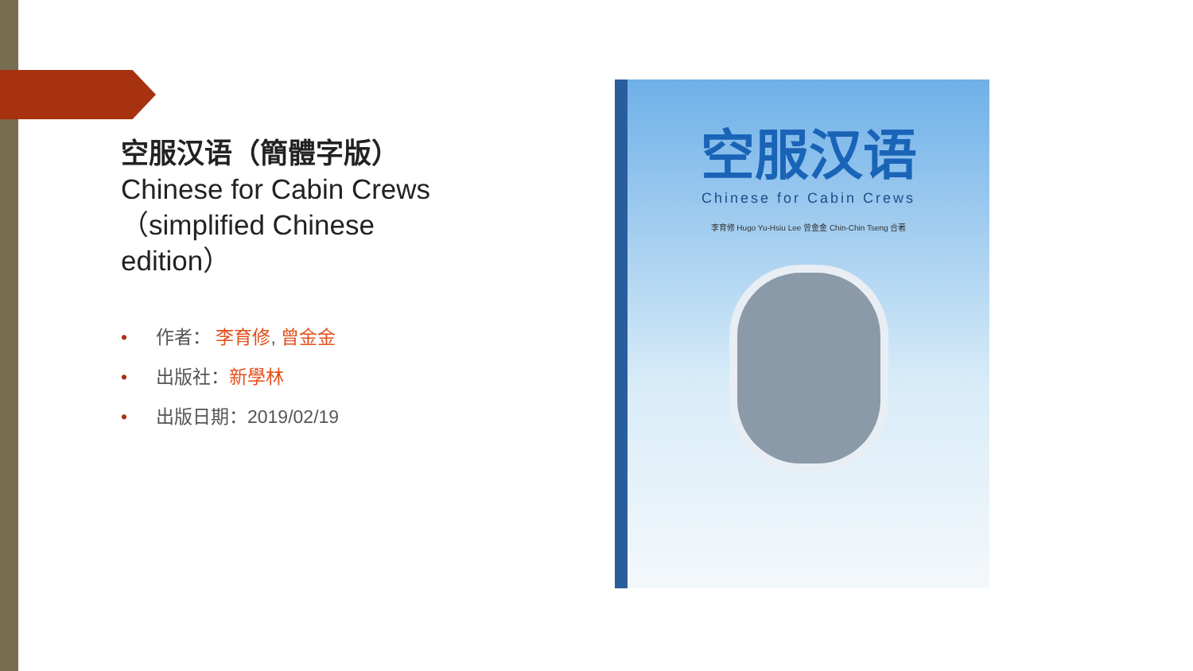空服汉语（簡體字版）
Chinese for Cabin Crews（simplified Chinese edition）
• 作者： 李育修, 曾金金
• 出版社：新學林
• 出版日期：2019/02/19
空服汉语
Chinese for Cabin Crews
李育修 Hugo Yu-Hsiu Lee 曾金金 Chin-Chin Tseng 合著